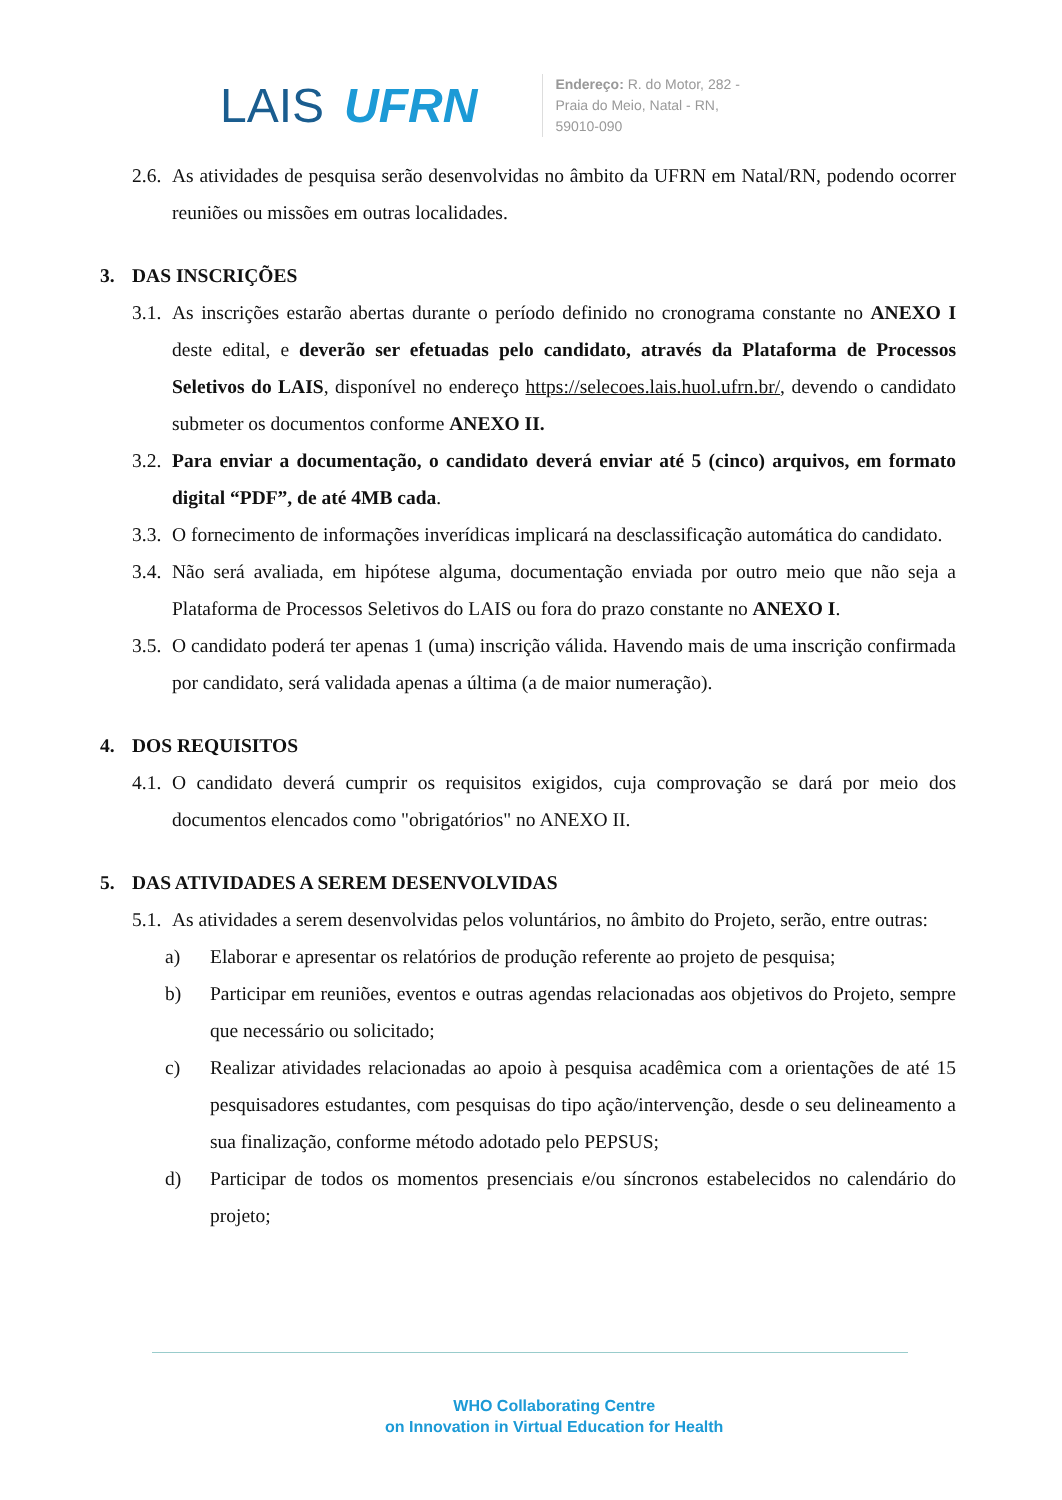LAIS UFRN
Endereço: R. do Motor, 282 -
Praia do Meio, Natal - RN,
59010-090
2.6.
As atividades de pesquisa serão desenvolvidas no âmbito da UFRN em Natal/RN, podendo ocorrer reuniões ou missões em outras localidades.
3. DAS INSCRIÇÕES
3.1.
As inscrições estarão abertas durante o período definido no cronograma constante no ANEXO I deste edital, e deverão ser efetuadas pelo candidato, através da Plataforma de Processos Seletivos do LAIS, disponível no endereço https://selecoes.lais.huol.ufrn.br/, devendo o candidato submeter os documentos conforme ANEXO II.
3.2.
Para enviar a documentação, o candidato deverá enviar até 5 (cinco) arquivos, em formato digital “PDF”, de até 4MB cada.
3.3.
O fornecimento de informações inverídicas implicará na desclassificação automática do candidato.
3.4.
Não será avaliada, em hipótese alguma, documentação enviada por outro meio que não seja a Plataforma de Processos Seletivos do LAIS ou fora do prazo constante no ANEXO I.
3.5.
O candidato poderá ter apenas 1 (uma) inscrição válida. Havendo mais de uma inscrição confirmada por candidato, será validada apenas a última (a de maior numeração).
4. DOS REQUISITOS
4.1.
O candidato deverá cumprir os requisitos exigidos, cuja comprovação se dará por meio dos documentos elencados como "obrigatórios" no ANEXO II.
5. DAS ATIVIDADES A SEREM DESENVOLVIDAS
5.1.
As atividades a serem desenvolvidas pelos voluntários, no âmbito do Projeto, serão, entre outras:
a) Elaborar e apresentar os relatórios de produção referente ao projeto de pesquisa;
b) Participar em reuniões, eventos e outras agendas relacionadas aos objetivos do Projeto, sempre que necessário ou solicitado;
c) Realizar atividades relacionadas ao apoio à pesquisa acadêmica com a orientações de até 15 pesquisadores estudantes, com pesquisas do tipo ação/intervenção, desde o seu delineamento a sua finalização, conforme método adotado pelo PEPSUS;
d) Participar de todos os momentos presenciais e/ou síncronos estabelecidos no calendário do projeto;
WHO Collaborating Centre
on Innovation in Virtual Education for Health